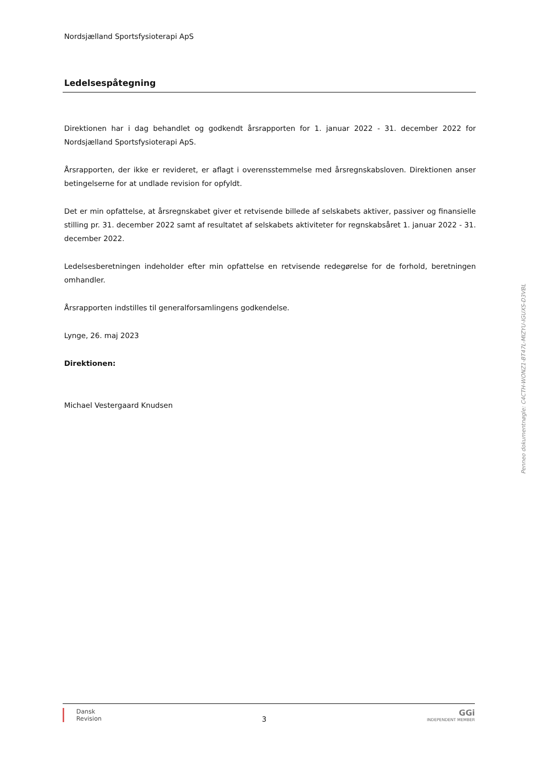Nordsjælland Sportsfysioterapi ApS
Ledelsespåtegning
Direktionen har i dag behandlet og godkendt årsrapporten for 1. januar 2022 - 31. december 2022 for Nordsjælland Sportsfysioterapi ApS.
Årsrapporten, der ikke er revideret, er aflagt i overensstemmelse med årsregnskabsloven. Direktionen anser betingelserne for at undlade revision for opfyldt.
Det er min opfattelse, at årsregnskabet giver et retvisende billede af selskabets aktiver, passiver og finansielle stilling pr. 31. december 2022 samt af resultatet af selskabets aktiviteter for regnskabsåret 1. januar 2022 - 31. december 2022.
Ledelsesberetningen indeholder efter min opfattelse en retvisende redegørelse for de forhold, beretningen omhandler.
Årsrapporten indstilles til generalforsamlingens godkendelse.
Lynge, 26. maj 2023
Direktionen:
Michael Vestergaard Knudsen
Penneo dokumentnøgle: C4CTH-WONZ1-BT47L-MIZYU-IGUXS-D3VBL
Dansk
Revision
3
GGi
INDEPENDENT MEMBER